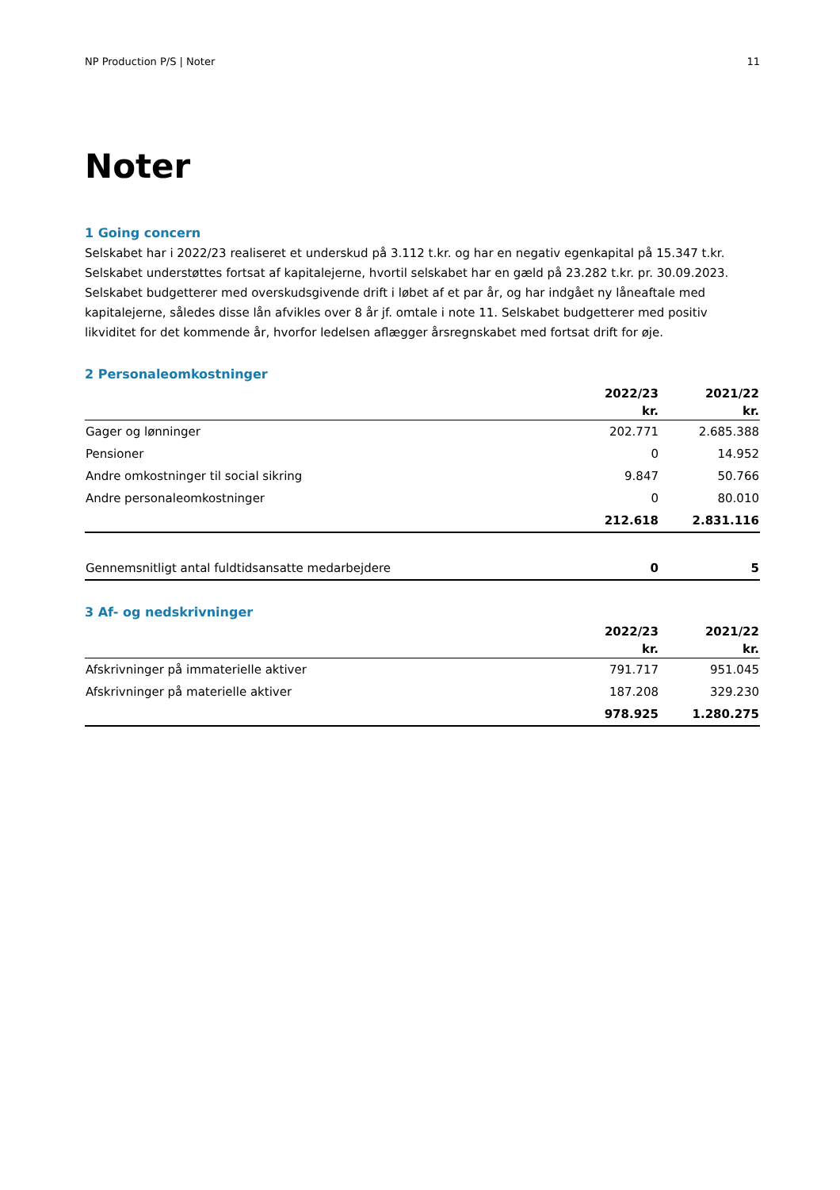NP Production P/S | Noter 11
Noter
1 Going concern
Selskabet har i 2022/23 realiseret et underskud på 3.112 t.kr. og har en negativ egenkapital på 15.347 t.kr. Selskabet understøttes fortsat af kapitalejerne, hvortil selskabet har en gæld på 23.282 t.kr. pr. 30.09.2023. Selskabet budgetterer med overskudsgivende drift i løbet af et par år, og har indgået ny låneaftale med kapitalejerne, således disse lån afvikles over 8 år jf. omtale i note 11. Selskabet budgetterer med positiv likviditet for det kommende år, hvorfor ledelsen aflægger årsregnskabet med fortsat drift for øje.
2 Personaleomkostninger
| | 2022/23 | 2021/22 |
| --- | --- | --- |
| | kr. | kr. |
| Gager og lønninger | 202.771 | 2.685.388 |
| Pensioner | 0 | 14.952 |
| Andre omkostninger til social sikring | 9.847 | 50.766 |
| Andre personaleomkostninger | 0 | 80.010 |
| | 212.618 | 2.831.116 |
| Gennemsnitligt antal fuldtidsansatte medarbejdere | 0 | 5 |
3 Af- og nedskrivninger
| | 2022/23 | 2021/22 |
| --- | --- | --- |
| | kr. | kr. |
| Afskrivninger på immaterielle aktiver | 791.717 | 951.045 |
| Afskrivninger på materielle aktiver | 187.208 | 329.230 |
| | 978.925 | 1.280.275 |